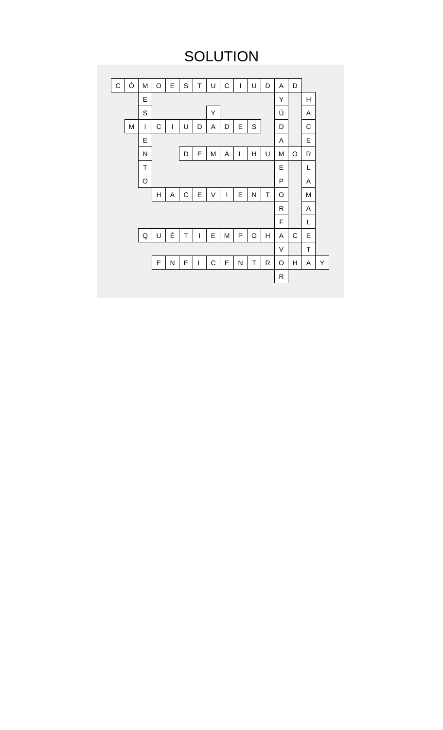SOLUTION
| C | Ó | M | O | E | S | T | U | C | I | U | D | A | D | | |
| | | E | | | | | | | | | | Y | | H | |
| | | S | | | | | Y | | | | | Ú | | A | |
| | M | I | C | I | U | D | A | D | E | S | | D | | C | |
| | | E | | | | | | | | | | A | | E | |
| | | N | | | D | E | M | A | L | H | U | M | O | R | |
| | | T | | | | | | | | | | E | | L | |
| | | O | | | | | | | | | | P | | A | |
| | | | H | A | C | E | V | I | E | N | T | O | | M | |
| | | | | | | | | | | | | R | | A | |
| | | | | | | | | | | | | F | | L | |
| | | Q | U | É | T | I | E | M | P | O | H | A | C | E | |
| | | | | | | | | | | | | V | | T | |
| | | | E | N | E | L | C | E | N | T | R | O | H | A | Y |
| | | | | | | | | | | | | R | | | |